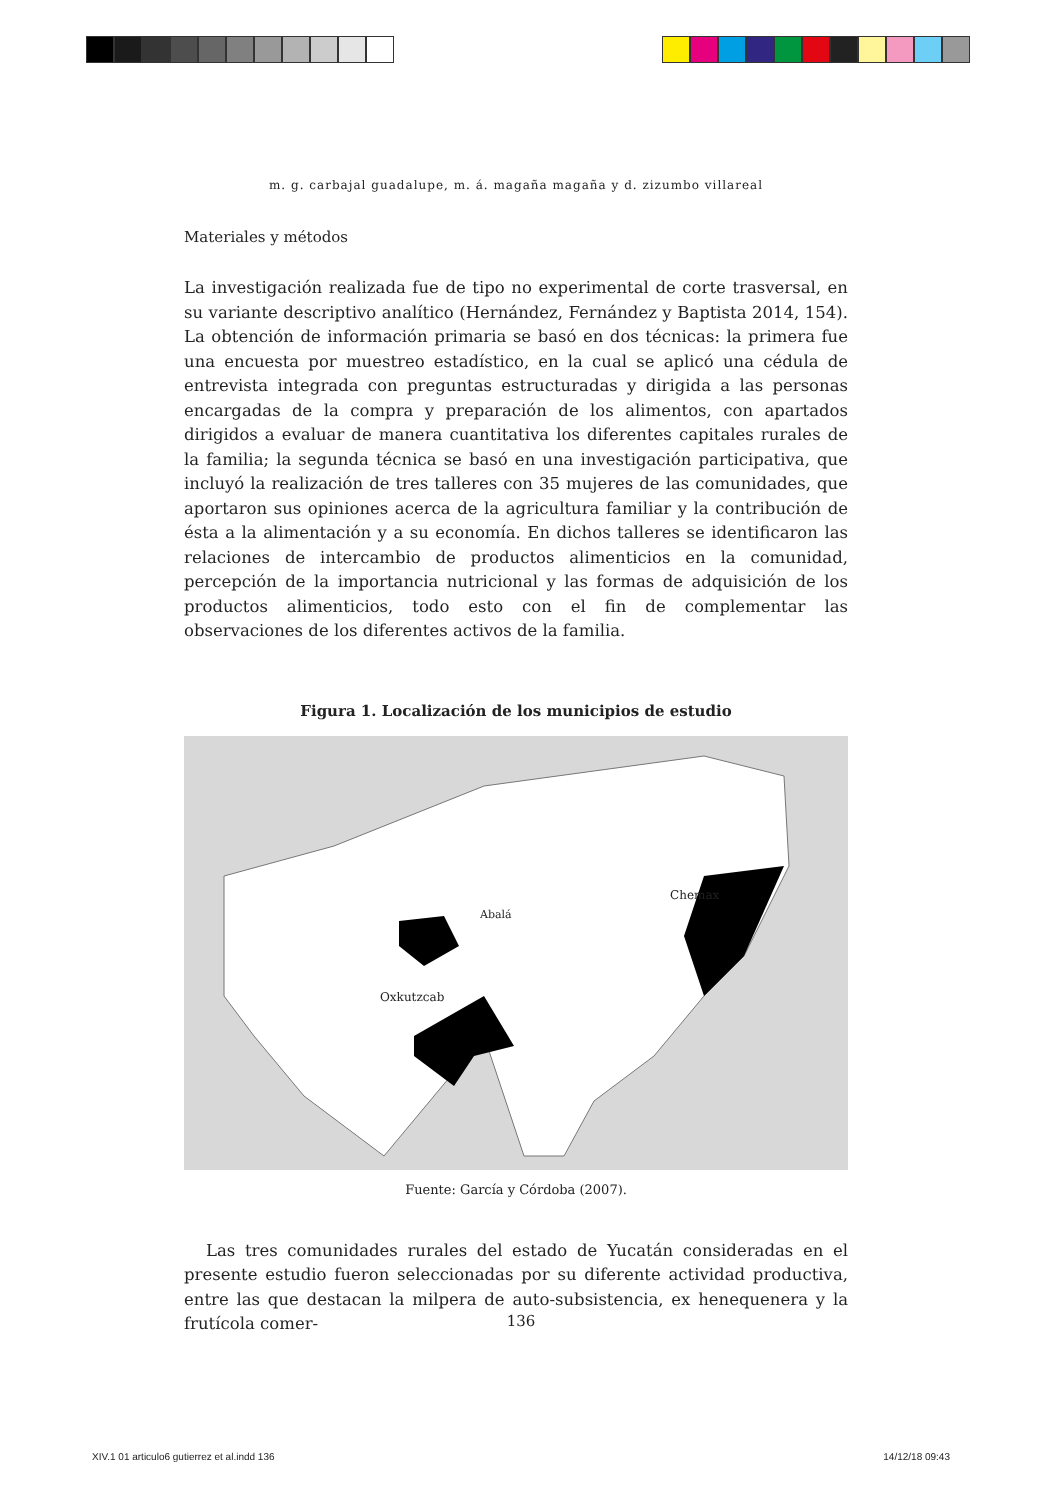m. g. carbajal guadalupe, m. á. magaña magaña y d. zizumbo villareal
Materiales y métodos
La investigación realizada fue de tipo no experimental de corte trasversal, en su variante descriptivo analítico (Hernández, Fernández y Baptista 2014, 154). La obtención de información primaria se basó en dos técnicas: la primera fue una encuesta por muestreo estadístico, en la cual se aplicó una cédula de entrevista integrada con preguntas estructuradas y dirigida a las personas encargadas de la compra y preparación de los alimentos, con apartados dirigidos a evaluar de manera cuantitativa los diferentes capitales rurales de la familia; la segunda técnica se basó en una investigación participativa, que incluyó la realización de tres talleres con 35 mujeres de las comunidades, que aportaron sus opiniones acerca de la agricultura familiar y la contribución de ésta a la alimentación y a su economía. En dichos talleres se identificaron las relaciones de intercambio de productos alimenticios en la comunidad, percepción de la importancia nutricional y las formas de adquisición de los productos alimenticios, todo esto con el fin de complementar las observaciones de los diferentes activos de la familia.
Figura 1. Localización de los municipios de estudio
Abalá
Oxkutzcab
Chemax
Fuente: García y Córdoba (2007).
Las tres comunidades rurales del estado de Yucatán consideradas en el presente estudio fueron seleccionadas por su diferente actividad productiva, entre las que destacan la milpera de auto-subsistencia, ex henequenera y la frutícola comer-
136
XIV.1 01 articulo6 gutierrez et al.indd 136 14/12/18 09:43